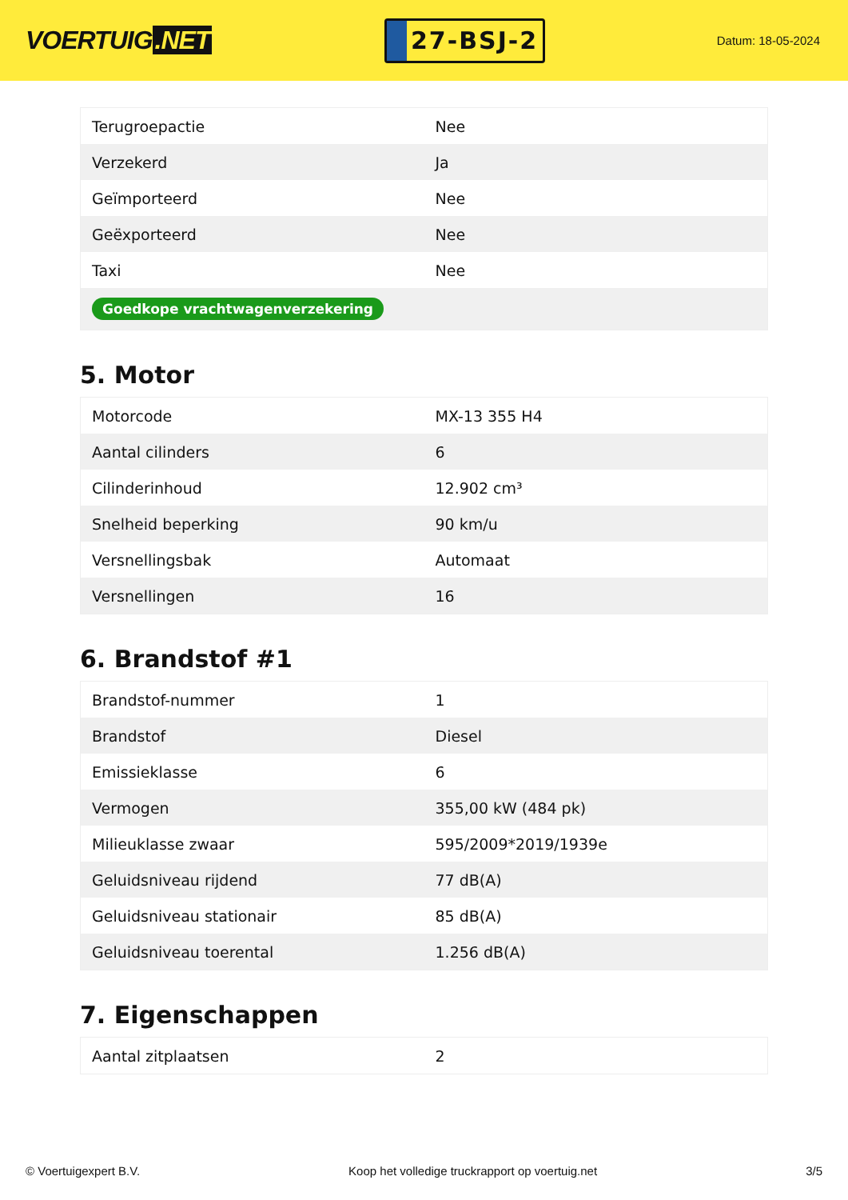VOERTUIG.NET
27-BSJ-2
Datum: 18-05-2024
| Terugroepactie | Nee |
| Verzekerd | Ja |
| Geïmporteerd | Nee |
| Geëxporteerd | Nee |
| Taxi | Nee |
| Goedkope vrachtwagenverzekering | |
5. Motor
| Motorcode | MX-13 355 H4 |
| Aantal cilinders | 6 |
| Cilinderinhoud | 12.902 cm³ |
| Snelheid beperking | 90 km/u |
| Versnellingsbak | Automaat |
| Versnellingen | 16 |
6. Brandstof #1
| Brandstof-nummer | 1 |
| Brandstof | Diesel |
| Emissieklasse | 6 |
| Vermogen | 355,00 kW (484 pk) |
| Milieuklasse zwaar | 595/2009*2019/1939e |
| Geluidsniveau rijdend | 77 dB(A) |
| Geluidsniveau stationair | 85 dB(A) |
| Geluidsniveau toerental | 1.256 dB(A) |
7. Eigenschappen
| Aantal zitplaatsen | 2 |
© Voertuigexpert B.V. Koop het volledige truckrapport op voertuig.net 3/5